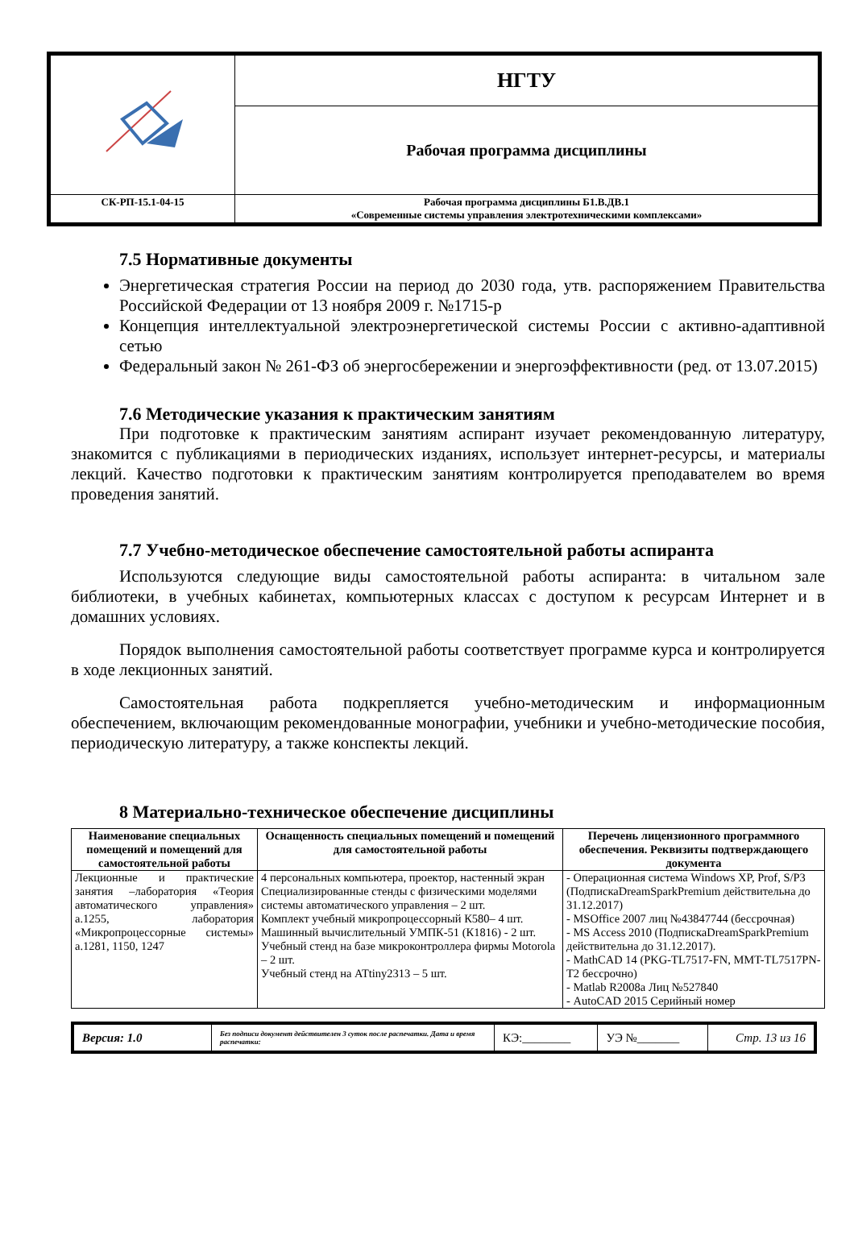| | НГТУ |
| | Рабочая программа дисциплины |
| СК-РП-15.1-04-15 | Рабочая программа дисциплины Б1.В.ДВ.1 «Современные системы управления электротехническими комплексами» |
7.5 Нормативные документы
Энергетическая стратегия России на период до 2030 года, утв. распоряжением Правительства Российской Федерации от 13 ноября 2009 г. №1715-р
Концепция интеллектуальной электроэнергетической системы России с активно-адаптивной сетью
Федеральный закон № 261-ФЗ об энергосбережении и энергоэффективности (ред. от 13.07.2015)
7.6 Методические указания к практическим занятиям
При подготовке к практическим занятиям аспирант изучает рекомендованную литературу, знакомится с публикациями в периодических изданиях, использует интернет-ресурсы, и материалы лекций. Качество подготовки к практическим занятиям контролируется преподавателем во время проведения занятий.
7.7 Учебно-методическое обеспечение самостоятельной работы аспиранта
Используются следующие виды самостоятельной работы аспиранта: в читальном зале библиотеки, в учебных кабинетах, компьютерных классах с доступом к ресурсам Интернет и в домашних условиях.
Порядок выполнения самостоятельной работы соответствует программе курса и контролируется в ходе лекционных занятий.
Самостоятельная работа подкрепляется учебно-методическим и информационным обеспечением, включающим рекомендованные монографии, учебники и учебно-методические пособия, периодическую литературу, а также конспекты лекций.
8 Материально-техническое обеспечение дисциплины
| Наименование специальных помещений и помещений для самостоятельной работы | Оснащенность специальных помещений и помещений для самостоятельной работы | Перечень лицензионного программного обеспечения. Реквизиты подтверждающего документа |
| --- | --- | --- |
| Лекционные и практические занятия –лаборатория «Теория автоматического управления» а.1255, лаборатория «Микропроцессорные системы» а.1281, 1150, 1247 | 4 персональных компьютера, проектор, настенный экран Специализированные стенды с физическими моделями системы автоматического управления – 2 шт. Комплект учебный микропроцессорный К580– 4 шт. Машинный вычислительный УМПК-51 (К1816) - 2 шт. Учебный стенд на базе микроконтроллера фирмы Motorola – 2 шт. Учебный стенд на ATtiny2313 – 5 шт. | - Операционная система Windows XP, Prof, S/P3 (ПодпискаDreamSparkPremium действительна до 31.12.2017) - MSOffice 2007 лиц №43847744 (бессрочная) - MS Access 2010 (ПодпискаDreamSparkPremium действительна до 31.12.2017). - MathCAD 14 (PKG-TL7517-FN, MMT-TL7517PN-T2 бессрочно) - Matlab R2008a Лиц №527840 - AutoCAD 2015 Серийный номер |
| Версия: 1.0 | Без подписи документ действителен 3 суток после распечатки. Дата и время распечатки: | КЭ:________ | УЭ №_______ | Стр. 13 из 16 |